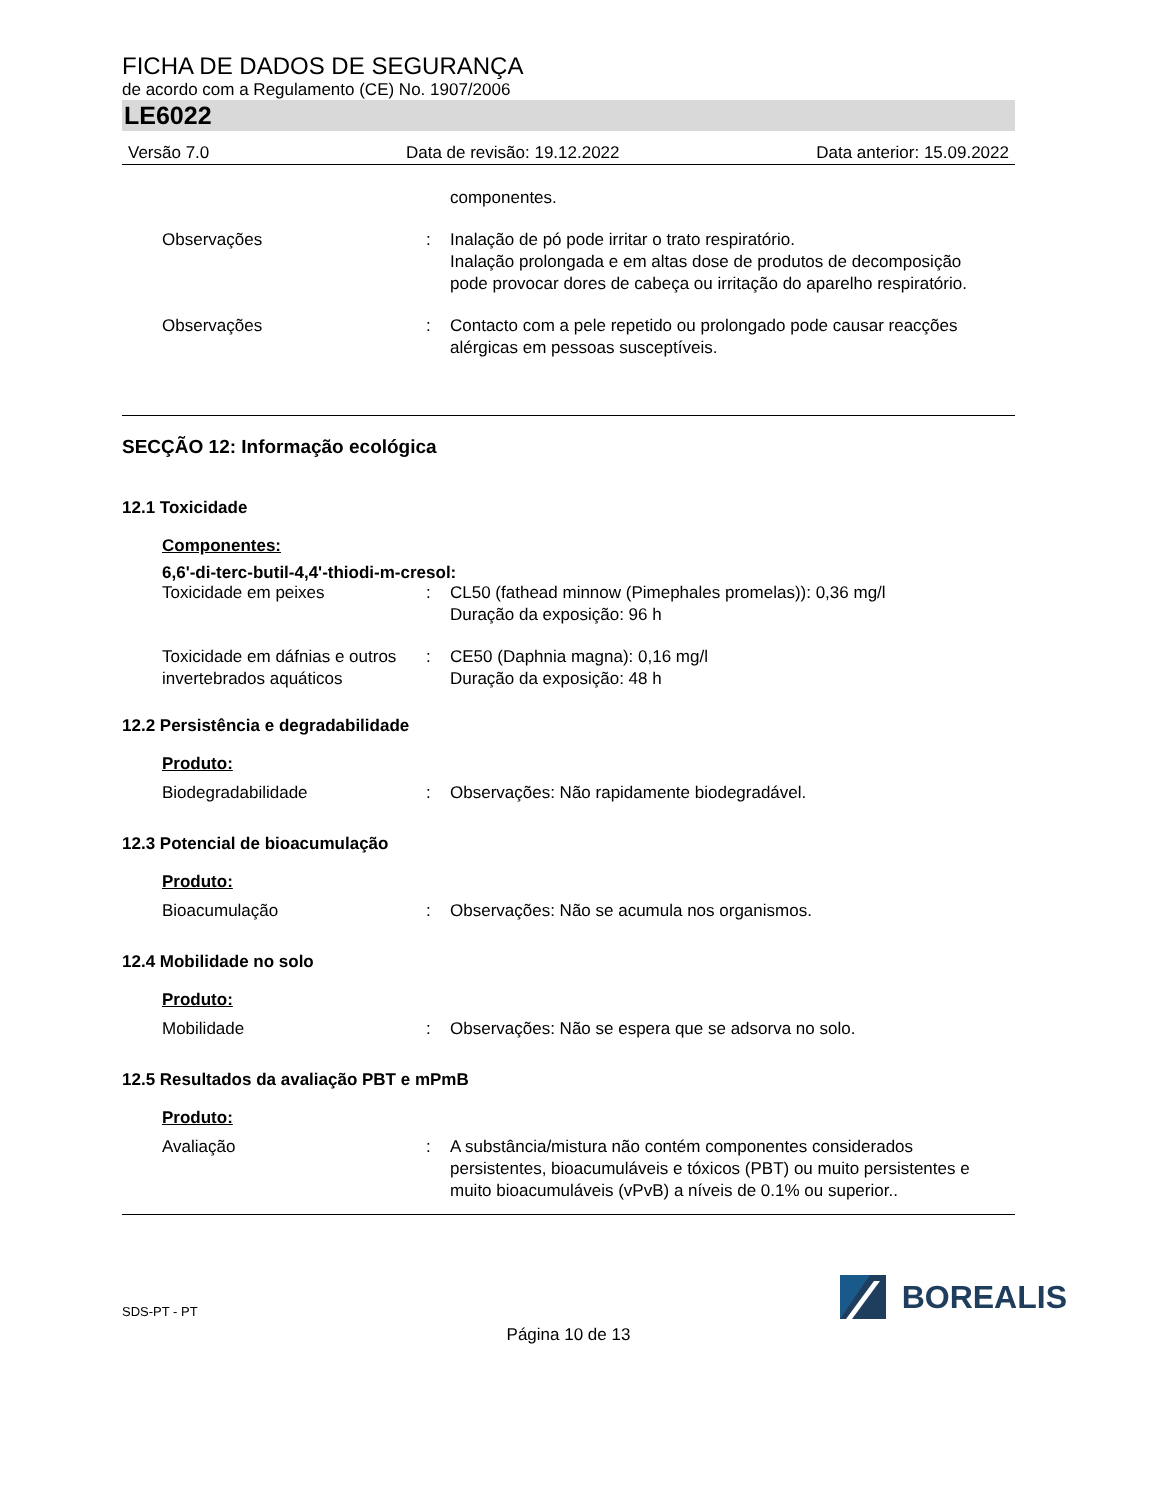FICHA DE DADOS DE SEGURANÇA
de acordo com a Regulamento (CE) No. 1907/2006
LE6022
Versão 7.0 Data de revisão: 19.12.2022 Data anterior: 15.09.2022
componentes.
Observações : Inalação de pó pode irritar o trato respiratório.
Inalação prolongada e em altas dose de produtos de decomposição pode provocar dores de cabeça ou irritação do aparelho respiratório.
Observações : Contacto com a pele repetido ou prolongado pode causar reacções alérgicas em pessoas susceptíveis.
SECÇÃO 12: Informação ecológica
12.1 Toxicidade
Componentes:
6,6'-di-terc-butil-4,4'-thiodi-m-cresol:
Toxicidade em peixes : CL50 (fathead minnow (Pimephales promelas)): 0,36 mg/l
Duração da exposição: 96 h
Toxicidade em dáfnias e outros invertebrados aquáticos
: CE50 (Daphnia magna): 0,16 mg/l
Duração da exposição: 48 h
12.2 Persistência e degradabilidade
Produto:
Biodegradabilidade : Observações: Não rapidamente biodegradável.
12.3 Potencial de bioacumulação
Produto:
Bioacumulação : Observações: Não se acumula nos organismos.
12.4 Mobilidade no solo
Produto:
Mobilidade : Observações: Não se espera que se adsorva no solo.
12.5 Resultados da avaliação PBT e mPmB
Produto:
Avaliação : A substância/mistura não contém componentes considerados persistentes, bioacumuláveis e tóxicos (PBT) ou muito persistentes e muito bioacumuláveis (vPvB) a níveis de 0.1% ou superior..
SDS-PT - PT
BOREALIS
Página 10 de 13